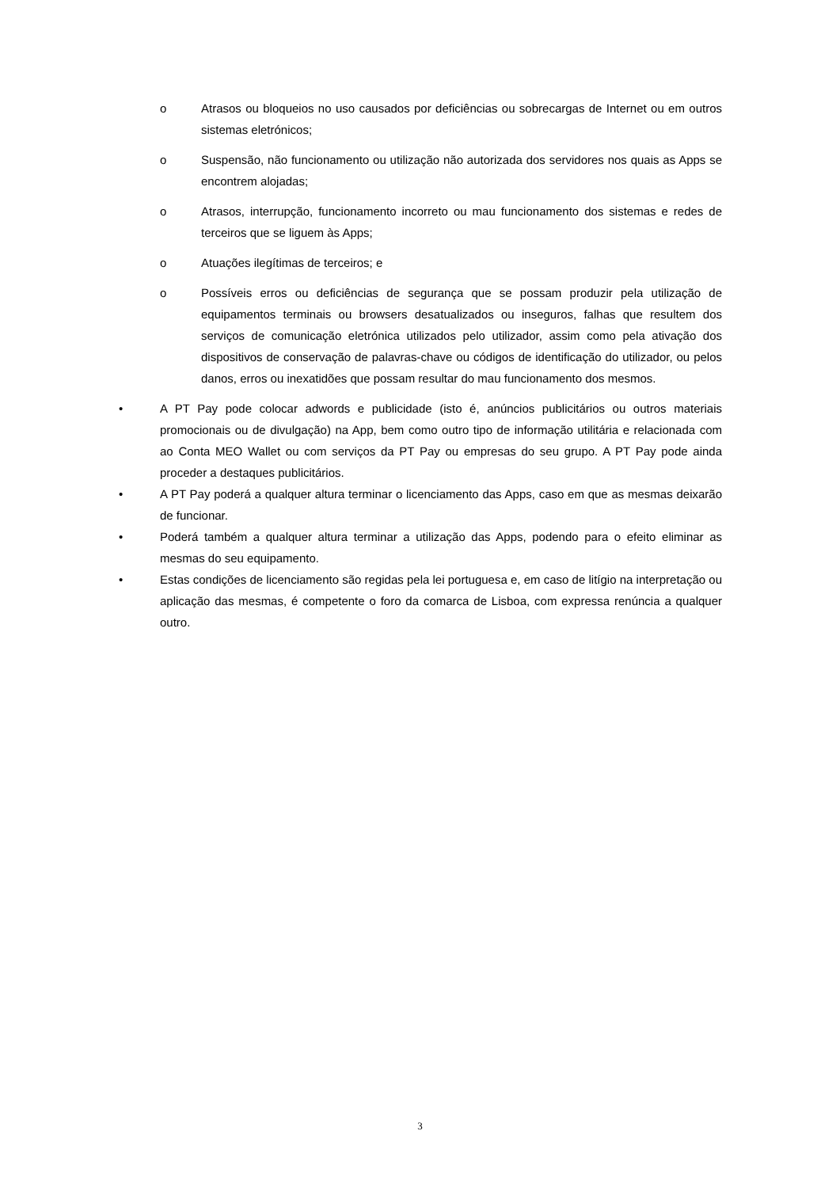o Atrasos ou bloqueios no uso causados por deficiências ou sobrecargas de Internet ou em outros sistemas eletrónicos;
o Suspensão, não funcionamento ou utilização não autorizada dos servidores nos quais as Apps se encontrem alojadas;
o Atrasos, interrupção, funcionamento incorreto ou mau funcionamento dos sistemas e redes de terceiros que se liguem às Apps;
o Atuações ilegítimas de terceiros; e
o Possíveis erros ou deficiências de segurança que se possam produzir pela utilização de equipamentos terminais ou browsers desatualizados ou inseguros, falhas que resultem dos serviços de comunicação eletrónica utilizados pelo utilizador, assim como pela ativação dos dispositivos de conservação de palavras-chave ou códigos de identificação do utilizador, ou pelos danos, erros ou inexatidões que possam resultar do mau funcionamento dos mesmos.
• A PT Pay pode colocar adwords e publicidade (isto é, anúncios publicitários ou outros materiais promocionais ou de divulgação) na App, bem como outro tipo de informação utilitária e relacionada com ao Conta MEO Wallet ou com serviços da PT Pay ou empresas do seu grupo. A PT Pay pode ainda proceder a destaques publicitários.
• A PT Pay poderá a qualquer altura terminar o licenciamento das Apps, caso em que as mesmas deixarão de funcionar.
• Poderá também a qualquer altura terminar a utilização das Apps, podendo para o efeito eliminar as mesmas do seu equipamento.
• Estas condições de licenciamento são regidas pela lei portuguesa e, em caso de litígio na interpretação ou aplicação das mesmas, é competente o foro da comarca de Lisboa, com expressa renúncia a qualquer outro.
3